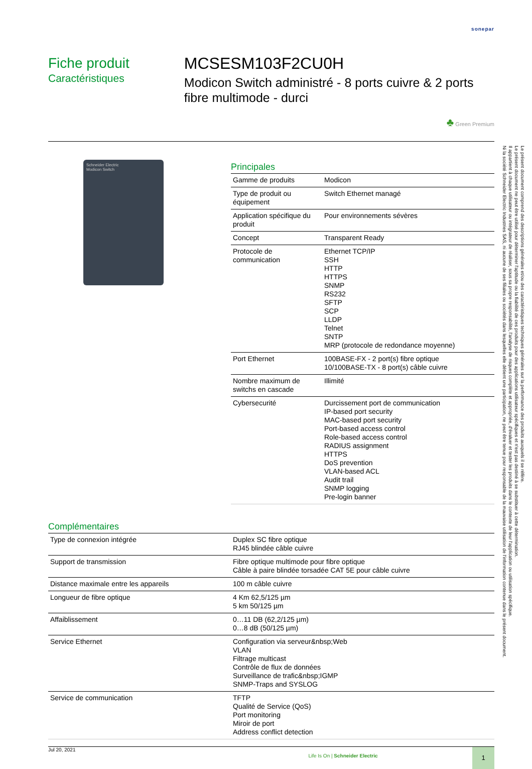sonepar
Fiche produit
Caractéristiques
MCSESM103F2CU0H
Modicon Switch administré - 8 ports cuivre & 2 ports fibre multimode - durci
♣ Green Premium
Schneider Electric
Modicon Switch
Principales
| Gamme de produits | Modicon |
| Type de produit ou équipement | Switch Ethernet managé |
| Application spécifique du produit | Pour environnements sévères |
| Concept | Transparent Ready |
| Protocole de communication | Ethernet TCP/IP SSH HTTP HTTPS SNMP RS232 SFTP SCP LLDP Telnet SNTP MRP (protocole de redondance moyenne) |
| Port Ethernet | 100BASE-FX - 2 port(s) fibre optique 10/100BASE-TX - 8 port(s) câble cuivre |
| Nombre maximum de switchs en cascade | Illimité |
| Cybersecurité | Durcissement port de communication IP-based port security MAC-based port security Port-based access control Role-based access control RADIUS assignment HTTPS DoS prevention VLAN-based ACL Audit trail SNMP logging Pre-login banner |
Complémentaires
| Type de connexion intégrée | Duplex SC fibre optique RJ45 blindée câble cuivre |
| Support de transmission | Fibre optique multimode pour fibre optique Câble à paire blindée torsadée CAT 5E pour câble cuivre |
| Distance maximale entre les appareils | 100 m câble cuivre |
| Longueur de fibre optique | 4 Km 62,5/125 µm 5 km 50/125 µm |
| Affaiblissement | 0…11 DB (62,2/125 µm) 0…8 dB (50/125 µm) |
| Service Ethernet | Configuration via serveur&nbsp;Web VLAN Filtrage multicast Contrôle de flux de données Surveillance de trafic&nbsp;IGMP SNMP-Traps and SYSLOG |
| Service de communication | TFTP Qualité de Service (QoS) Port monitoring Miroir de port Address conflict detection |
Jul 20, 2021
Life Is On | Schneider Electric
1
Le présent document comprend des descriptions générales et/ou des caractéristiques techniques générales sur la performance des produits auxquels il se réfère.
Le présent document ne peut être utilisé pour déterminer l'aptitude ou la fiabilité de ces produits pour des applications utilisateur spécifiques et n'est pas destiné à se substituer à cette détermination.
Il appartient à chaque utilisateur ou intégrateur de réaliser, sous sa propre responsabilité, l'analyse de risques complète et appropriée, d'évaluer et tester les produits dans le contexte de leur l'application ou utilisation spécifique.
Ni la société Schneider Electric Industries SAS, ni aucune de ses filiales ou sociétés dans lesquelles elle détient une participation, ne peut être tenue pour responsable de la mauvaise utilisation de l'information contenue dans le présent document.